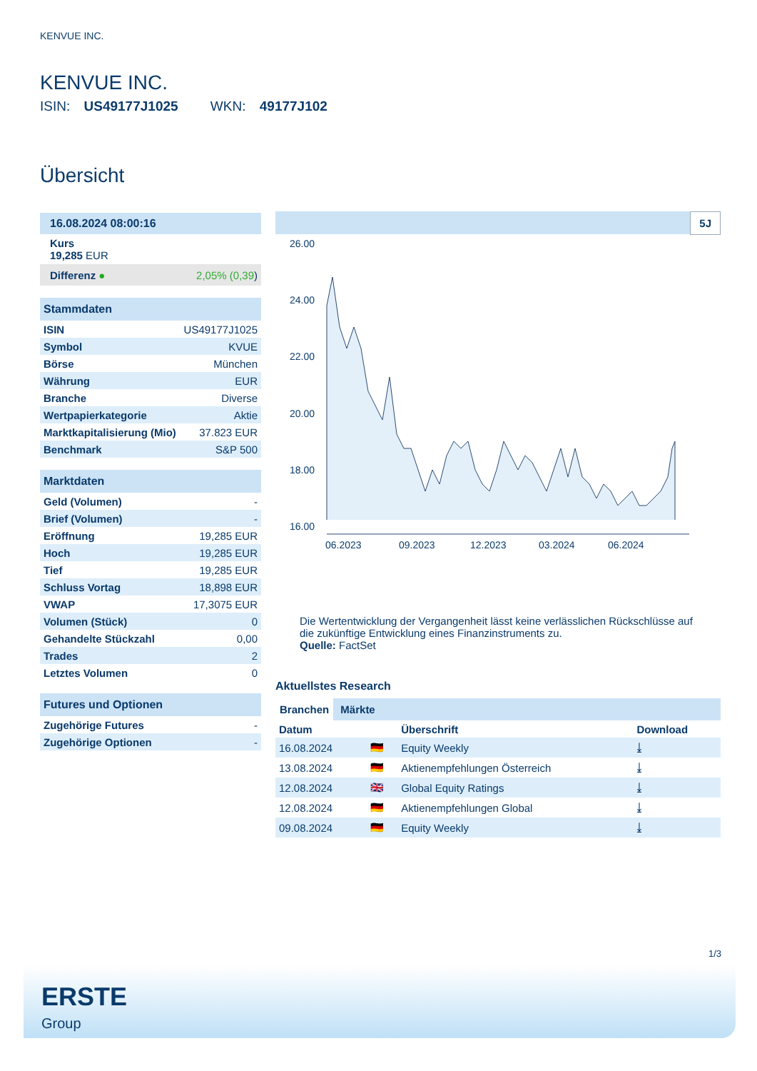KENVUE INC.
KENVUE INC.
ISIN: US49177J1025 WKN: 49177J102
Übersicht
| 16.08.2024 08:00:16 |
| Kurs 19,285 EUR |
| Differenz ● | 2,05% (0,39 ) |
| Stammdaten | |
| ISIN | US49177J1025 |
| Symbol | KVUE |
| Börse | München |
| Währung | EUR |
| Branche | Diverse |
| Wertpapierkategorie | Aktie |
| Marktkapitalisierung (Mio) | 37.823 EUR |
| Benchmark | S&P 500 |
| Marktdaten | |
| Geld (Volumen) | - |
| Brief (Volumen) | - |
| Eröffnung | 19,285 EUR |
| Hoch | 19,285 EUR |
| Tief | 19,285 EUR |
| Schluss Vortag | 18,898 EUR |
| VWAP | 17,3075 EUR |
| Volumen (Stück) | 0 |
| Gehandelte Stückzahl | 0,00 |
| Trades | 2 |
| Letztes Volumen | 0 |
| Futures und Optionen | |
| Zugehörige Futures | - |
| Zugehörige Optionen | - |
5J
26.00
24.00
22.00
20.00
18.00
16.00
06.2023
09.2023
12.2023
03.2024
06.2024
Die Wertentwicklung der Vergangenheit lässt keine verlässlichen Rückschlüsse auf die zukünftige Entwicklung eines Finanzinstruments zu.
Quelle: FactSet
Aktuellstes Research
Branchen Märkte
| Datum | | Überschrift | Download |
| --- | --- | --- | --- |
| 16.08.2024 | 🇩🇪 | Equity Weekly | ⤓ |
| 13.08.2024 | 🇩🇪 | Aktienempfehlungen Österreich | ⤓ |
| 12.08.2024 | 🇬🇧 | Global Equity Ratings | ⤓ |
| 12.08.2024 | 🇩🇪 | Aktienempfehlungen Global | ⤓ |
| 09.08.2024 | 🇩🇪 | Equity Weekly | ⤓ |
1/3
ERSTE
Group